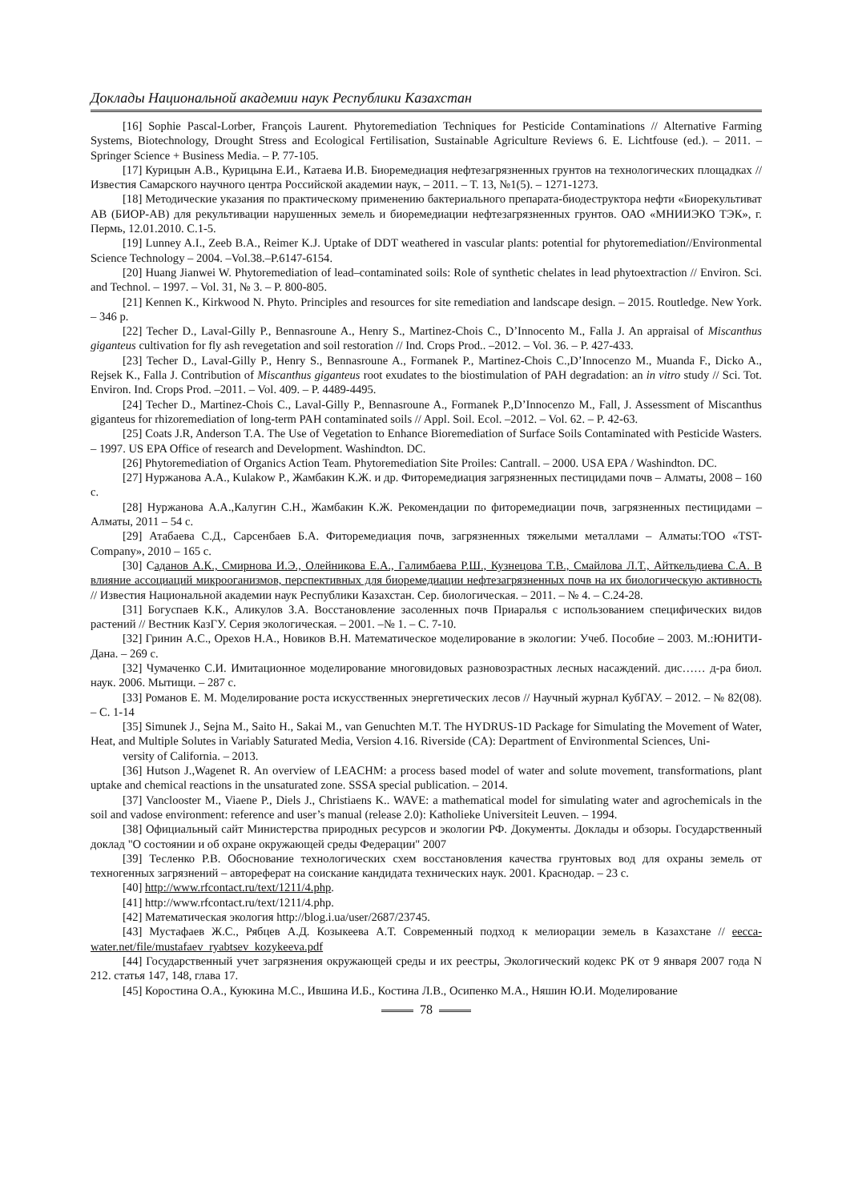Доклады Национальной академии наук Республики Казахстан
[16] Sophie Pascal-Lorber, François Laurent. Phytoremediation Techniques for Pesticide Contaminations // Alternative Farming Systems, Biotechnology, Drought Stress and Ecological Fertilisation, Sustainable Agriculture Reviews 6. E. Lichtfouse (ed.). – 2011. – Springer Science + Business Media. – P. 77-105.
[17] Курицын А.В., Курицына Е.И., Катаева И.В. Биоремедиация нефтезагрязненных грунтов на технологических площадках // Известия Самарского научного центра Российской академии наук, – 2011. – Т. 13, №1(5). – 1271-1273.
[18] Методические указания по практическому применению бактериального препарата-биодеструктора нефти «Биорекультиват АВ (БИОР-АВ) для рекультивации нарушенных земель и биоремедиации нефтезагрязненных грунтов. ОАО «МНИИЭКО ТЭК», г. Пермь, 12.01.2010. С.1-5.
[19] Lunney A.I., Zeeb B.A., Reimer K.J. Uptake of DDT weathered in vascular plants: potential for phytoremediation//Environmental Science Technology – 2004. –Vol.38.–P.6147-6154.
[20] Huang Jianwei W. Phytoremediation of lead–contaminated soils: Role of synthetic chelates in lead phytoextraction // Environ. Sci. and Technol. – 1997. – Vol. 31, № 3. – P. 800-805.
[21] Kennen K., Kirkwood N. Phyto. Principles and resources for site remediation and landscape design. – 2015. Routledge. New York. – 346 p.
[22] Techer D., Laval-Gilly P., Bennasroune A., Henry S., Martinez-Chois C., D’Innocento M., Falla J. An appraisal of Miscanthus giganteus cultivation for fly ash revegetation and soil restoration // Ind. Crops Prod.. –2012. – Vol. 36. – P. 427-433.
[23] Techer D., Laval-Gilly P., Henry S., Bennasroune A., Formanek P., Martinez-Chois C.,D’Innocenzo M., Muanda F., Dicko A., Rejsek K., Falla J. Contribution of Miscanthus giganteus root exudates to the biostimulation of PAH degradation: an in vitro study // Sci. Tot. Environ. Ind. Crops Prod. –2011. – Vol. 409. – P. 4489-4495.
[24] Techer D., Martinez-Chois C., Laval-Gilly P., Bennasroune A., Formanek P.,D’Innocenzo M., Fall, J. Assessment of Miscanthus giganteus for rhizoremediation of long-term PAH contaminated soils // Appl. Soil. Ecol. –2012. – Vol. 62. – P. 42-63.
[25] Coats J.R, Anderson T.A. The Use of Vegetation to Enhance Bioremediation of Surface Soils Contaminated with Pesticide Wasters. – 1997. US EPA Office of research and Development. Washindton. DC.
[26] Phytoremediation of Organics Action Team. Phytoremediation Site Proiles: Cantrall. – 2000. USA EPA / Washindton. DC.
[27] Нуржанова А.А., Kulakow P., Жамбакин К.Ж. и др. Фиторемедиация загрязненных пестицидами почв – Алматы, 2008 – 160 с.
[28] Нуржанова А.А.,Калугин С.Н., Жамбакин К.Ж. Рекомендации по фиторемедиации почв, загрязненных пестицидами – Алматы, 2011 – 54 с.
[29] Атабаева С.Д., Сарсенбаев Б.А. Фиторемедиация почв, загрязненных тяжелыми металлами – Алматы:ТОО «TST-Company», 2010 – 165 с.
[30] Саданов А.К., Смирнова И.Э., Олейникова Е.А., Галимбаева Р.Ш., Кузнецова Т.В., Смайлова Л.Т., Айткельдиева С.А. В влияние ассоциаций микрооганизмов, перспективных для биоремедиации нефтезагрязненных почв на их биологическую активность // Известия Национальной академии наук Республики Казахстан. Сер. биологическая. – 2011. – № 4. – С.24-28.
[31] Богуспаев К.К., Аликулов З.А. Восстановление засоленных почв Приаралья с использованием специфических видов растений // Вестник КазГУ. Серия экологическая. – 2001. –№ 1. – С. 7-10.
[32] Гринин А.С., Орехов Н.А., Новиков В.Н. Математическое моделирование в экологии: Учеб. Пособие – 2003. М.:ЮНИТИ-Дана. – 269 с.
[32] Чумаченко С.И. Имитационное моделирование многовидовых разновозрастных лесных насаждений. дис…… д-ра биол. наук. 2006. Мытищи. – 287 с.
[33] Романов Е. М. Моделирование роста искусственных энергетических лесов // Научный журнал КубГАУ. – 2012. – № 82(08). – С. 1-14
[35] Simunek J., Sejna M., Saito H., Sakai M., van Genuchten M.T. The HYDRUS-1D Package for Simulating the Movement of Water, Heat, and Multiple Solutes in Variably Saturated Media, Version 4.16. Riverside (CA): Department of Environmental Sciences, Uni-
versity of California. – 2013.
[36] Hutson J.,Wagenet R. An overview of LEACHM: a process based model of water and solute movement, transformations, plant uptake and chemical reactions in the unsaturated zone. SSSA special publication. – 2014.
[37] Vanclooster M., Viaene P., Diels J., Christiaens K.. WAVE: a mathematical model for simulating water and agrochemicals in the soil and vadose environment: reference and user’s manual (release 2.0): Katholieke Universiteit Leuven. – 1994.
[38] Официальный сайт Министерства природных ресурсов и экологии РФ. Документы. Доклады и обзоры. Государственный доклад "О состоянии и об охране окружающей среды Федерации" 2007
[39] Тесленко Р.В. Обоснование технологических схем восстановления качества грунтовых вод для охраны земель от техногенных загрязнений – автореферат на соискание кандидата технических наук. 2001. Краснодар. – 23 с.
[40] http://www.rfcontact.ru/text/1211/4.php.
[41] http://www.rfcontact.ru/text/1211/4.php.
[42] Математическая экология http://blog.i.ua/user/2687/23745.
[43] Мустафаев Ж.С., Рябцев А.Д. Козыкеева А.Т. Современный подход к мелиорации земель в Казахстане // eecca-water.net/file/mustafaev_ryabtsev_kozykeeva.pdf
[44] Государственный учет загрязнения окружающей среды и их реестры, Экологический кодекс РК от 9 января 2007 года N 212. статья 147, 148, глава 17.
[45] Коростина О.А., Куюкина М.С., Ившина И.Б., Костина Л.В., Осипенко М.А., Няшин Ю.И. Моделирование
78